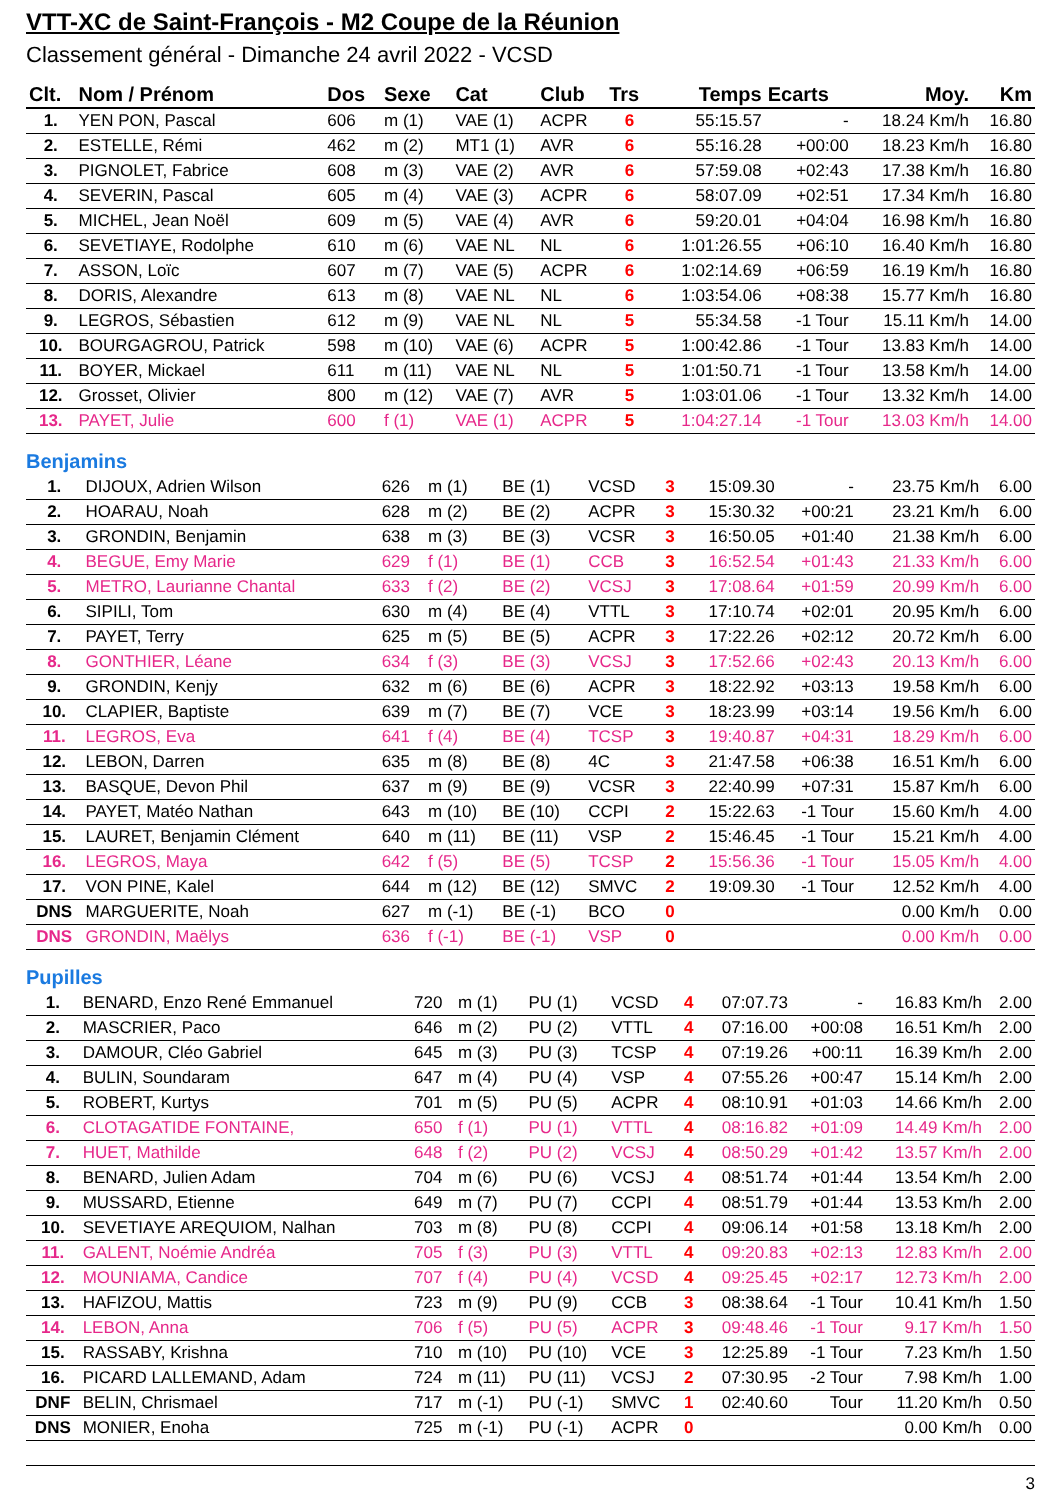VTT-XC de Saint-François - M2 Coupe de la Réunion
Classement général - Dimanche 24 avril 2022 - VCSD
| Clt. | Nom / Prénom | Dos | Sexe | Cat | Club | Trs | Temps | Ecarts | Moy. | Km |
| --- | --- | --- | --- | --- | --- | --- | --- | --- | --- | --- |
| 1. | YEN PON, Pascal | 606 | m (1) | VAE (1) | ACPR | 6 | 55:15.57 | - | 18.24 Km/h | 16.80 |
| 2. | ESTELLE, Rémi | 462 | m (2) | MT1 (1) | AVR | 6 | 55:16.28 | +00:00 | 18.23 Km/h | 16.80 |
| 3. | PIGNOLET, Fabrice | 608 | m (3) | VAE (2) | AVR | 6 | 57:59.08 | +02:43 | 17.38 Km/h | 16.80 |
| 4. | SEVERIN, Pascal | 605 | m (4) | VAE (3) | ACPR | 6 | 58:07.09 | +02:51 | 17.34 Km/h | 16.80 |
| 5. | MICHEL, Jean Noël | 609 | m (5) | VAE (4) | AVR | 6 | 59:20.01 | +04:04 | 16.98 Km/h | 16.80 |
| 6. | SEVETIAYE, Rodolphe | 610 | m (6) | VAE NL | NL | 6 | 1:01:26.55 | +06:10 | 16.40 Km/h | 16.80 |
| 7. | ASSON, Loïc | 607 | m (7) | VAE (5) | ACPR | 6 | 1:02:14.69 | +06:59 | 16.19 Km/h | 16.80 |
| 8. | DORIS, Alexandre | 613 | m (8) | VAE NL | NL | 6 | 1:03:54.06 | +08:38 | 15.77 Km/h | 16.80 |
| 9. | LEGROS, Sébastien | 612 | m (9) | VAE NL | NL | 5 | 55:34.58 | -1 Tour | 15.11 Km/h | 14.00 |
| 10. | BOURGAGROU, Patrick | 598 | m (10) | VAE (6) | ACPR | 5 | 1:00:42.86 | -1 Tour | 13.83 Km/h | 14.00 |
| 11. | BOYER, Mickael | 611 | m (11) | VAE NL | NL | 5 | 1:01:50.71 | -1 Tour | 13.58 Km/h | 14.00 |
| 12. | Grosset, Olivier | 800 | m (12) | VAE (7) | AVR | 5 | 1:03:01.06 | -1 Tour | 13.32 Km/h | 14.00 |
| 13. | PAYET, Julie | 600 | f (1) | VAE (1) | ACPR | 5 | 1:04:27.14 | -1 Tour | 13.03 Km/h | 14.00 |
Benjamins
| 1. | DIJOUX, Adrien Wilson | 626 | m (1) | BE (1) | VCSD | 3 | 15:09.30 | - | 23.75 Km/h | 6.00 |
| 2. | HOARAU, Noah | 628 | m (2) | BE (2) | ACPR | 3 | 15:30.32 | +00:21 | 23.21 Km/h | 6.00 |
| 3. | GRONDIN, Benjamin | 638 | m (3) | BE (3) | VCSR | 3 | 16:50.05 | +01:40 | 21.38 Km/h | 6.00 |
| 4. | BEGUE, Emy Marie | 629 | f (1) | BE (1) | CCB | 3 | 16:52.54 | +01:43 | 21.33 Km/h | 6.00 |
| 5. | METRO, Laurianne Chantal | 633 | f (2) | BE (2) | VCSJ | 3 | 17:08.64 | +01:59 | 20.99 Km/h | 6.00 |
| 6. | SIPILI, Tom | 630 | m (4) | BE (4) | VTTL | 3 | 17:10.74 | +02:01 | 20.95 Km/h | 6.00 |
| 7. | PAYET, Terry | 625 | m (5) | BE (5) | ACPR | 3 | 17:22.26 | +02:12 | 20.72 Km/h | 6.00 |
| 8. | GONTHIER, Léane | 634 | f (3) | BE (3) | VCSJ | 3 | 17:52.66 | +02:43 | 20.13 Km/h | 6.00 |
| 9. | GRONDIN, Kenjy | 632 | m (6) | BE (6) | ACPR | 3 | 18:22.92 | +03:13 | 19.58 Km/h | 6.00 |
| 10. | CLAPIER, Baptiste | 639 | m (7) | BE (7) | VCE | 3 | 18:23.99 | +03:14 | 19.56 Km/h | 6.00 |
| 11. | LEGROS, Eva | 641 | f (4) | BE (4) | TCSP | 3 | 19:40.87 | +04:31 | 18.29 Km/h | 6.00 |
| 12. | LEBON, Darren | 635 | m (8) | BE (8) | 4C | 3 | 21:47.58 | +06:38 | 16.51 Km/h | 6.00 |
| 13. | BASQUE, Devon Phil | 637 | m (9) | BE (9) | VCSR | 3 | 22:40.99 | +07:31 | 15.87 Km/h | 6.00 |
| 14. | PAYET, Matéo Nathan | 643 | m (10) | BE (10) | CCPI | 2 | 15:22.63 | -1 Tour | 15.60 Km/h | 4.00 |
| 15. | LAURET, Benjamin Clément | 640 | m (11) | BE (11) | VSP | 2 | 15:46.45 | -1 Tour | 15.21 Km/h | 4.00 |
| 16. | LEGROS, Maya | 642 | f (5) | BE (5) | TCSP | 2 | 15:56.36 | -1 Tour | 15.05 Km/h | 4.00 |
| 17. | VON PINE, Kalel | 644 | m (12) | BE (12) | SMVC | 2 | 19:09.30 | -1 Tour | 12.52 Km/h | 4.00 |
| DNS | MARGUERITE, Noah | 627 | m (-1) | BE (-1) | BCO | 0 | | | 0.00 Km/h | 0.00 |
| DNS | GRONDIN, Maëlys | 636 | f (-1) | BE (-1) | VSP | 0 | | | 0.00 Km/h | 0.00 |
Pupilles
| 1. | BENARD, Enzo René Emmanuel | 720 | m (1) | PU (1) | VCSD | 4 | 07:07.73 | - | 16.83 Km/h | 2.00 |
| 2. | MASCRIER, Paco | 646 | m (2) | PU (2) | VTTL | 4 | 07:16.00 | +00:08 | 16.51 Km/h | 2.00 |
| 3. | DAMOUR, Cléo Gabriel | 645 | m (3) | PU (3) | TCSP | 4 | 07:19.26 | +00:11 | 16.39 Km/h | 2.00 |
| 4. | BULIN, Soundaram | 647 | m (4) | PU (4) | VSP | 4 | 07:55.26 | +00:47 | 15.14 Km/h | 2.00 |
| 5. | ROBERT, Kurtys | 701 | m (5) | PU (5) | ACPR | 4 | 08:10.91 | +01:03 | 14.66 Km/h | 2.00 |
| 6. | CLOTAGATIDE FONTAINE, | 650 | f (1) | PU (1) | VTTL | 4 | 08:16.82 | +01:09 | 14.49 Km/h | 2.00 |
| 7. | HUET, Mathilde | 648 | f (2) | PU (2) | VCSJ | 4 | 08:50.29 | +01:42 | 13.57 Km/h | 2.00 |
| 8. | BENARD, Julien Adam | 704 | m (6) | PU (6) | VCSJ | 4 | 08:51.74 | +01:44 | 13.54 Km/h | 2.00 |
| 9. | MUSSARD, Etienne | 649 | m (7) | PU (7) | CCPI | 4 | 08:51.79 | +01:44 | 13.53 Km/h | 2.00 |
| 10. | SEVETIAYE AREQUIOM, Nalhan | 703 | m (8) | PU (8) | CCPI | 4 | 09:06.14 | +01:58 | 13.18 Km/h | 2.00 |
| 11. | GALENT, Noémie Andréa | 705 | f (3) | PU (3) | VTTL | 4 | 09:20.83 | +02:13 | 12.83 Km/h | 2.00 |
| 12. | MOUNIAMA, Candice | 707 | f (4) | PU (4) | VCSD | 4 | 09:25.45 | +02:17 | 12.73 Km/h | 2.00 |
| 13. | HAFIZOU, Mattis | 723 | m (9) | PU (9) | CCB | 3 | 08:38.64 | -1 Tour | 10.41 Km/h | 1.50 |
| 14. | LEBON, Anna | 706 | f (5) | PU (5) | ACPR | 3 | 09:48.46 | -1 Tour | 9.17 Km/h | 1.50 |
| 15. | RASSABY, Krishna | 710 | m (10) | PU (10) | VCE | 3 | 12:25.89 | -1 Tour | 7.23 Km/h | 1.50 |
| 16. | PICARD LALLEMAND, Adam | 724 | m (11) | PU (11) | VCSJ | 2 | 07:30.95 | -2 Tour | 7.98 Km/h | 1.00 |
| DNF | BELIN, Chrismael | 717 | m (-1) | PU (-1) | SMVC | 1 | 02:40.60 | Tour | 11.20 Km/h | 0.50 |
| DNS | MONIER, Enoha | 725 | m (-1) | PU (-1) | ACPR | 0 | | | 0.00 Km/h | 0.00 |
3